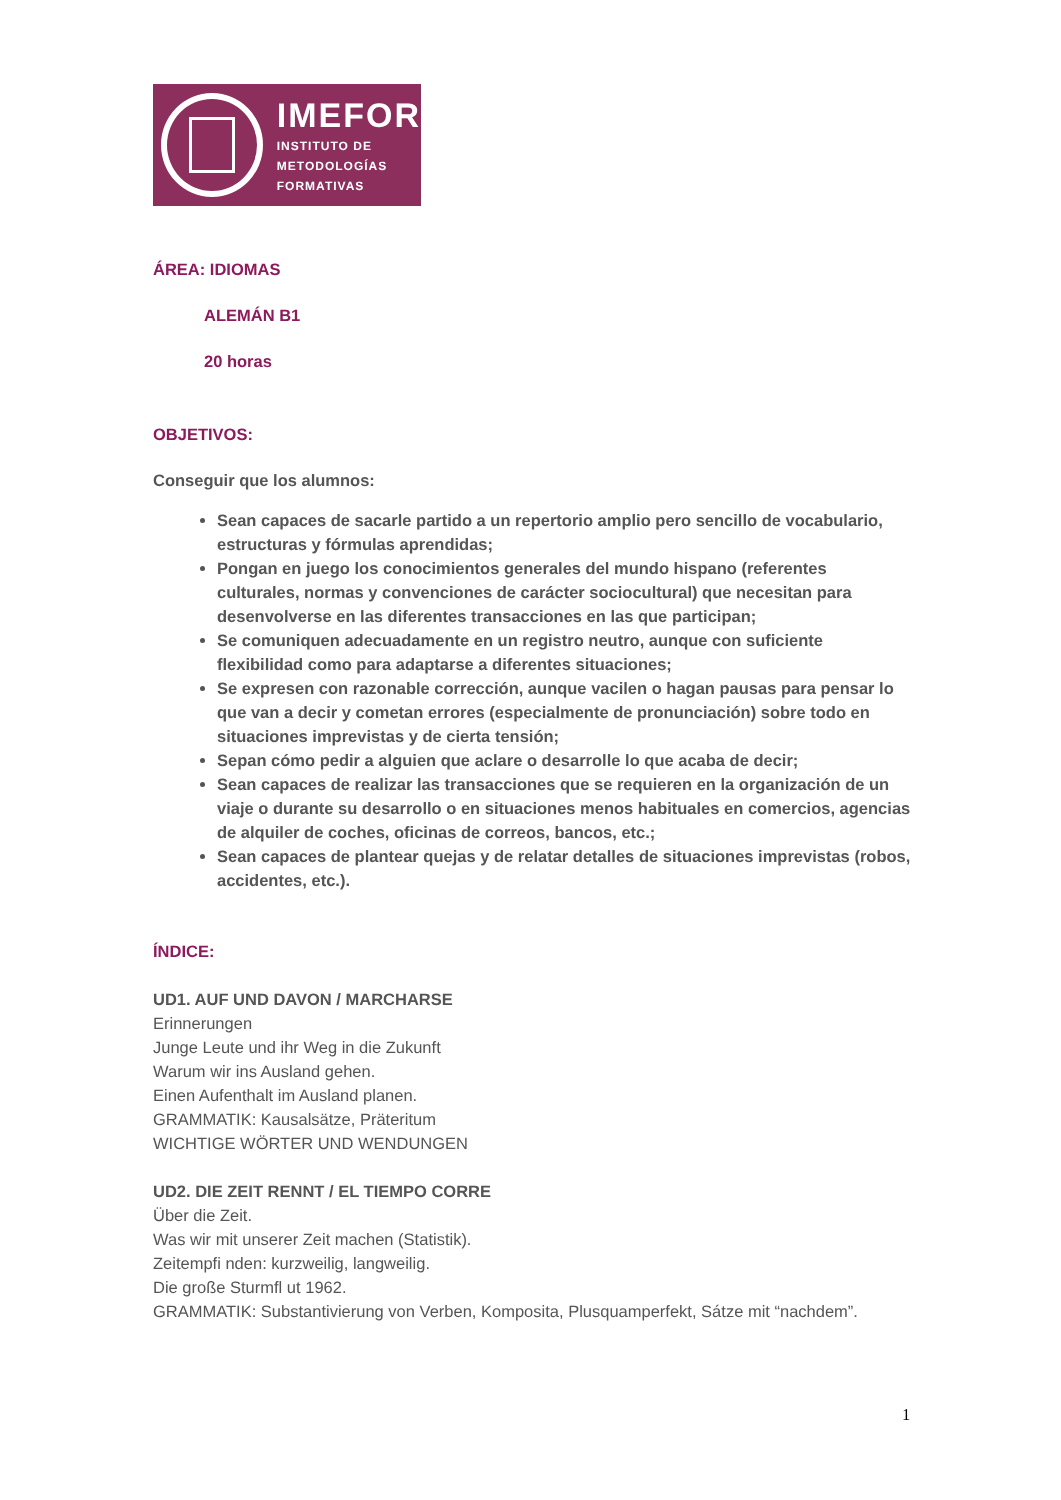IMEFOR
INSTITUTO DE
METODOLOGÍAS
FORMATIVAS
ÁREA: IDIOMAS
ALEMÁN B1
20 horas
OBJETIVOS:
Conseguir que los alumnos:
Sean capaces de sacarle partido a un repertorio amplio pero sencillo de vocabulario, estructuras y fórmulas aprendidas;
Pongan en juego los conocimientos generales del mundo hispano (referentes culturales, normas y convenciones de carácter sociocultural) que necesitan para desenvolverse en las diferentes transacciones en las que participan;
Se comuniquen adecuadamente en un registro neutro, aunque con suficiente flexibilidad como para adaptarse a diferentes situaciones;
Se expresen con razonable corrección, aunque vacilen o hagan pausas para pensar lo que van a decir y cometan errores (especialmente de pronunciación) sobre todo en situaciones imprevistas y de cierta tensión;
Sepan cómo pedir a alguien que aclare o desarrolle lo que acaba de decir;
Sean capaces de realizar las transacciones que se requieren en la organización de un viaje o durante su desarrollo o en situaciones menos habituales en comercios, agencias de alquiler de coches, oficinas de correos, bancos, etc.;
Sean capaces de plantear quejas y de relatar detalles de situaciones imprevistas (robos, accidentes, etc.).
ÍNDICE:
UD1. AUF UND DAVON / MARCHARSE
Erinnerungen
Junge Leute und ihr Weg in die Zukunft
Warum wir ins Ausland gehen.
Einen Aufenthalt im Ausland planen.
GRAMMATIK: Kausalsätze, Präteritum
WICHTIGE WÖRTER UND WENDUNGEN
UD2. DIE ZEIT RENNT / EL TIEMPO CORRE
Über die Zeit.
Was wir mit unserer Zeit machen (Statistik).
Zeitempfi nden: kurzweilig, langweilig.
Die große Sturmfl ut 1962.
GRAMMATIK: Substantivierung von Verben, Komposita, Plusquamperfekt, Sátze mit “nachdem”.
1